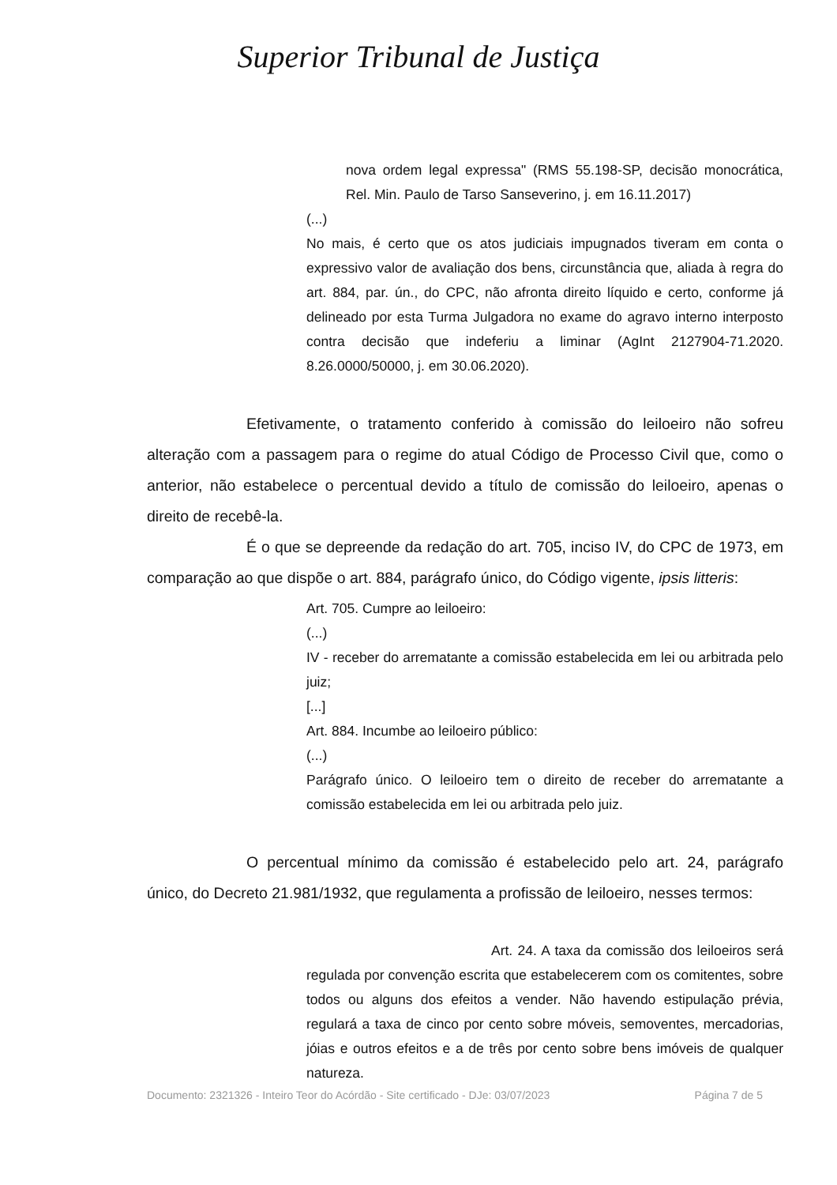Superior Tribunal de Justiça
nova ordem legal expressa" (RMS 55.198-SP, decisão monocrática, Rel. Min. Paulo de Tarso Sanseverino, j. em 16.11.2017)
(...)
No mais, é certo que os atos judiciais impugnados tiveram em conta o expressivo valor de avaliação dos bens, circunstância que, aliada à regra do art. 884, par. ún., do CPC, não afronta direito líquido e certo, conforme já delineado por esta Turma Julgadora no exame do agravo interno interposto contra decisão que indeferiu a liminar (AgInt 2127904-71.2020. 8.26.0000/50000, j. em 30.06.2020).
Efetivamente, o tratamento conferido à comissão do leiloeiro não sofreu alteração com a passagem para o regime do atual Código de Processo Civil que, como o anterior, não estabelece o percentual devido a título de comissão do leiloeiro, apenas o direito de recebê-la.
É o que se depreende da redação do art. 705, inciso IV, do CPC de 1973, em comparação ao que dispõe o art. 884, parágrafo único, do Código vigente, ipsis litteris:
Art. 705. Cumpre ao leiloeiro:
(...)
IV - receber do arrematante a comissão estabelecida em lei ou arbitrada pelo juiz;
[...]
Art. 884. Incumbe ao leiloeiro público:
(...)
Parágrafo único. O leiloeiro tem o direito de receber do arrematante a comissão estabelecida em lei ou arbitrada pelo juiz.
O percentual mínimo da comissão é estabelecido pelo art. 24, parágrafo único, do Decreto 21.981/1932, que regulamenta a profissão de leiloeiro, nesses termos:
Art. 24. A taxa da comissão dos leiloeiros será regulada por convenção escrita que estabelecerem com os comitentes, sobre todos ou alguns dos efeitos a vender. Não havendo estipulação prévia, regulará a taxa de cinco por cento sobre móveis, semoventes, mercadorias, jóias e outros efeitos e a de três por cento sobre bens imóveis de qualquer natureza.
Documento: 2321326 - Inteiro Teor do Acórdão - Site certificado - DJe: 03/07/2023 Página 7 de 5